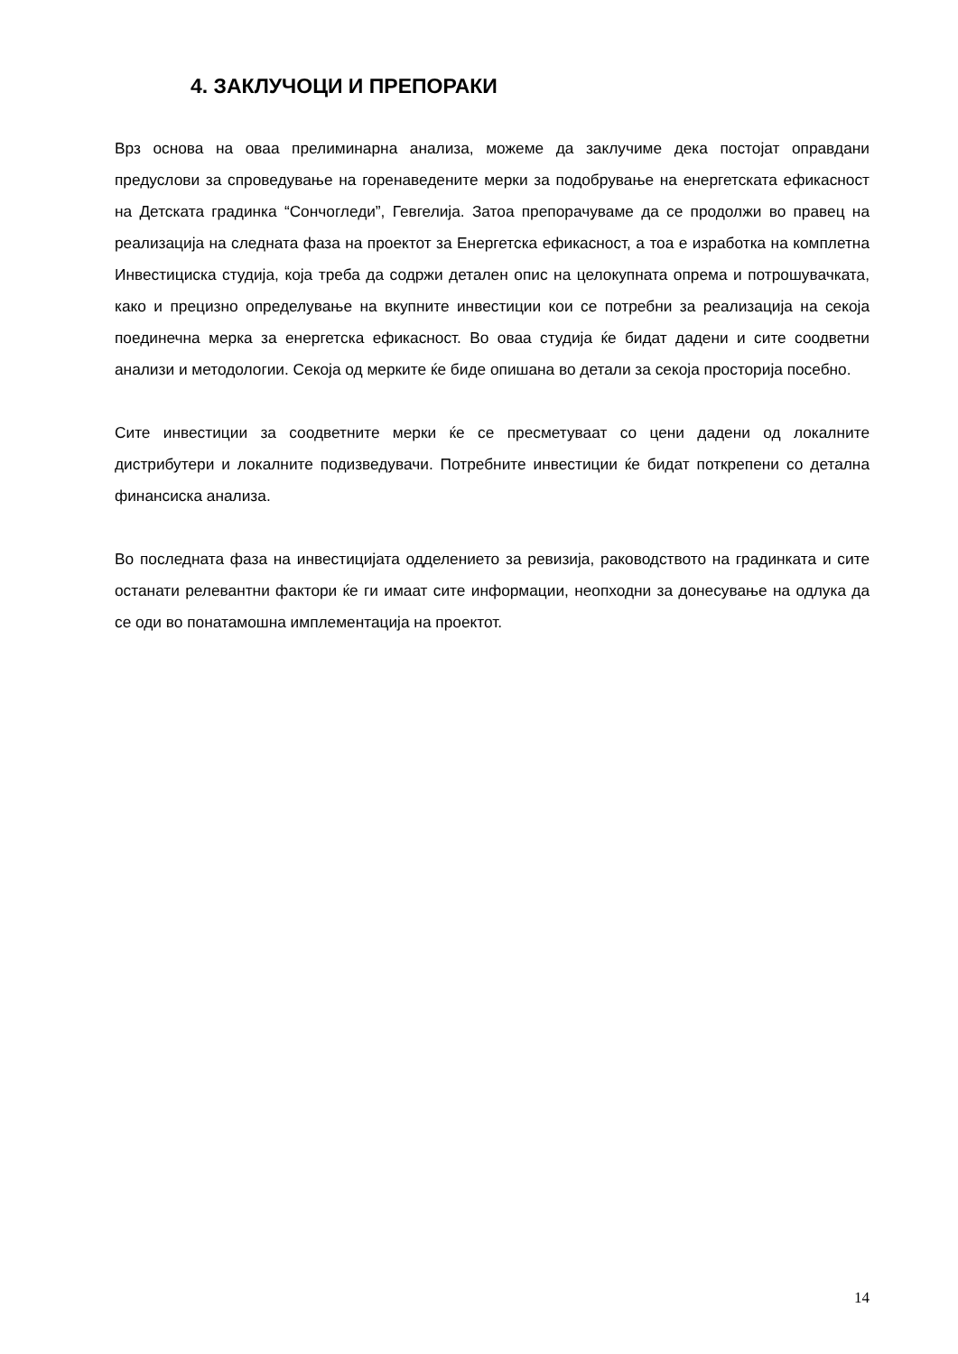4. ЗАКЛУЧОЦИ И ПРЕПОРАКИ
Врз основа на оваа прелиминарна анализа, можеме да заклучиме дека постојат оправдани предуслови за спроведување на горенаведените мерки за подобрување на енергетската ефикасност на Детската градинка “Сончогледи”, Гевгелија. Затоа препорачуваме да се продолжи во правец на реализација на следната фаза на проектот за Енергетска ефикасност, а тоа е изработка на комплетна Инвестициска студија, која треба да содржи детален опис на целокупната опрема и потрошувачката, како и прецизно определување на вкупните инвестиции кои се потребни за реализација на секоја поединечна мерка за енергетска ефикасност. Во оваа студија ќе бидат дадени и сите соодветни анализи и методологии. Секоја од мерките ќе биде опишана во детали за секоја просторија посебно.
Сите инвестиции за соодветните мерки ќе се пресметуваат со цени дадени од локалните дистрибутери и локалните подизведувачи. Потребните инвестиции ќе бидат поткрепени со детална финансиска анализа.
Во последната фаза на инвестицијата одделението за ревизија, раководството на градинката и сите останати релевантни фактори ќе ги имаат сите информации, неопходни за донесување на одлука да се оди во понатамошна имплементација на проектот.
14